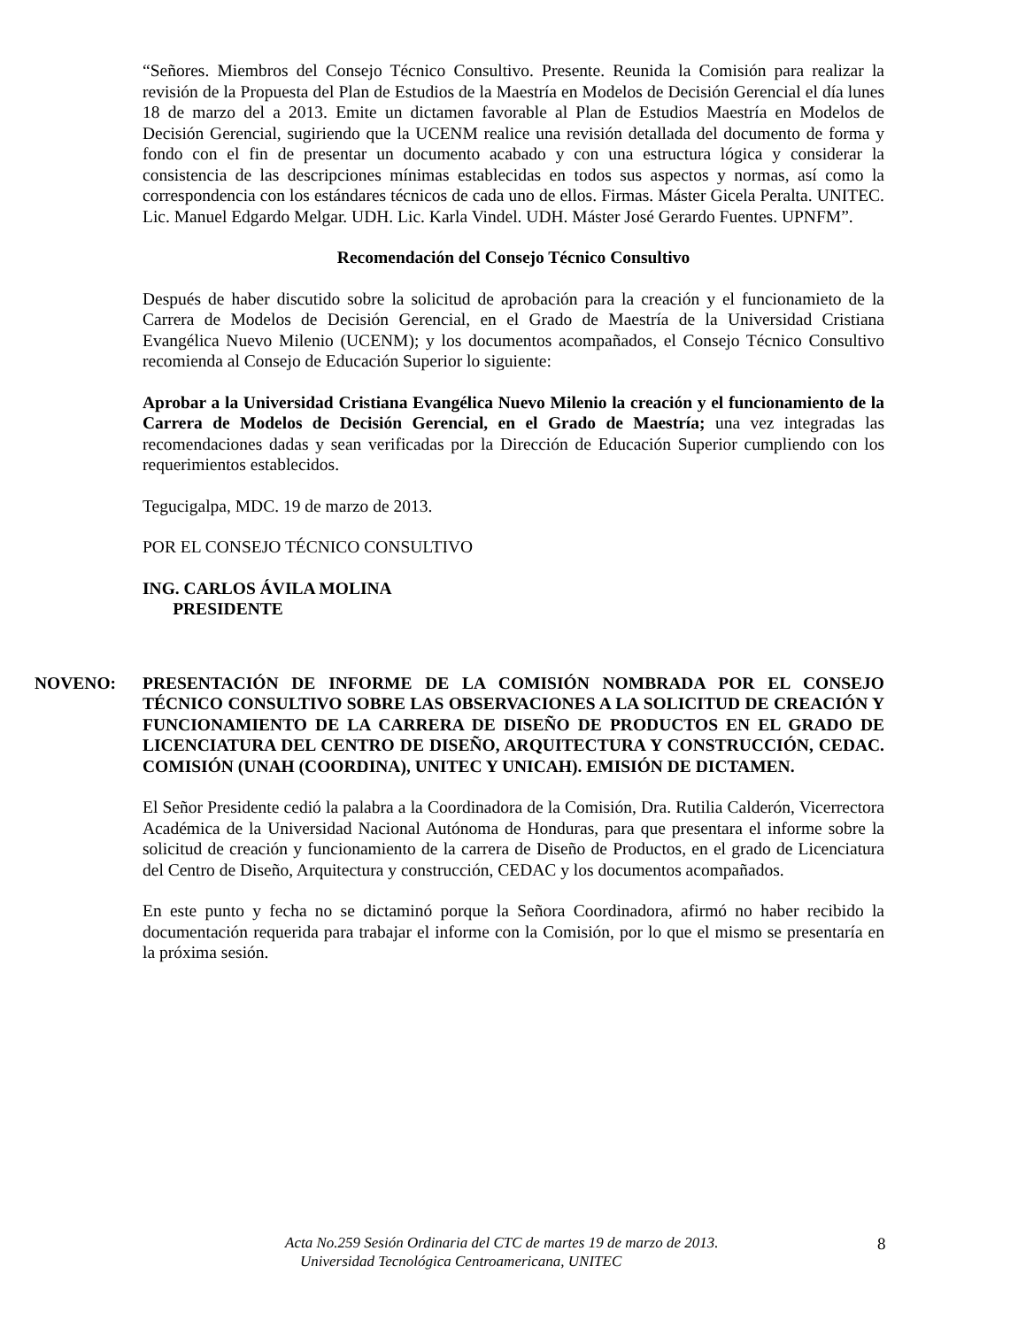“Señores. Miembros del Consejo Técnico Consultivo. Presente. Reunida la Comisión para realizar la revisión de la Propuesta del Plan de Estudios de la Maestría en Modelos de Decisión Gerencial el día lunes 18 de marzo del a 2013. Emite un dictamen favorable al Plan de Estudios Maestría en Modelos de Decisión Gerencial, sugiriendo que la UCENM realice una revisión detallada del documento de forma y fondo con el fin de presentar un documento acabado y con una estructura lógica y considerar la consistencia de las descripciones mínimas establecidas en todos sus aspectos y normas, así como la correspondencia con los estándares técnicos de cada uno de ellos. Firmas. Máster Gicela Peralta. UNITEC. Lic. Manuel Edgardo Melgar. UDH. Lic. Karla Vindel. UDH. Máster José Gerardo Fuentes. UPNFM”.
Recomendación del Consejo Técnico Consultivo
Después de haber discutido sobre la solicitud de aprobación para la creación y el funcionamieto de la Carrera de Modelos de Decisión Gerencial, en el Grado de Maestría de la Universidad Cristiana Evangélica Nuevo Milenio (UCENM); y los documentos acompañados, el Consejo Técnico Consultivo recomienda al Consejo de Educación Superior lo siguiente:
Aprobar a la Universidad Cristiana Evangélica Nuevo Milenio la creación y el funcionamiento de la Carrera de Modelos de Decisión Gerencial, en el Grado de Maestría; una vez integradas las recomendaciones dadas y sean verificadas por la Dirección de Educación Superior cumpliendo con los requerimientos establecidos.
Tegucigalpa, MDC. 19 de marzo de 2013.
POR EL CONSEJO TÉCNICO CONSULTIVO
ING. CARLOS ÁVILA MOLINA
PRESIDENTE
NOVENO: PRESENTACIÓN DE INFORME DE LA COMISIÓN NOMBRADA POR EL CONSEJO TÉCNICO CONSULTIVO SOBRE LAS OBSERVACIONES A LA SOLICITUD DE CREACIÓN Y FUNCIONAMIENTO DE LA CARRERA DE DISEÑO DE PRODUCTOS EN EL GRADO DE LICENCIATURA DEL CENTRO DE DISEÑO, ARQUITECTURA Y CONSTRUCCIÓN, CEDAC. COMISIÓN (UNAH (COORDINA), UNITEC Y UNICAH). EMISIÓN DE DICTAMEN.
El Señor Presidente cedió la palabra a la Coordinadora de la Comisión, Dra. Rutilia Calderón, Vicerrectora Académica de la Universidad Nacional Autónoma de Honduras, para que presentara el informe sobre la solicitud de creación y funcionamiento de la carrera de Diseño de Productos, en el grado de Licenciatura del Centro de Diseño, Arquitectura y construcción, CEDAC y los documentos acompañados.
En este punto y fecha no se dictaminó porque la Señora Coordinadora, afirmó no haber recibido la documentación requerida para trabajar el informe con la Comisión, por lo que el mismo se presentaría en la próxima sesión.
Acta No.259 Sesión Ordinaria del CTC de martes 19 de marzo de 2013.
Universidad Tecnológica Centroamericana, UNITEC
8